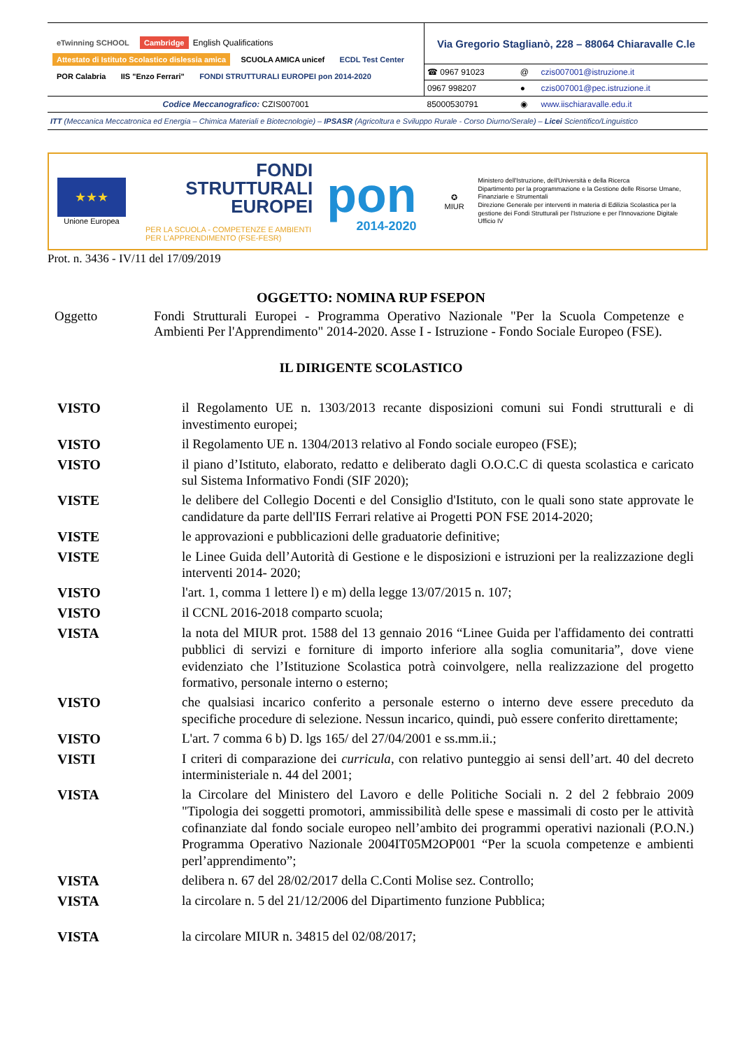| eTwinning SCHOOL Cambridge English Qualifications Attestato di Istituto Scolastico dislessia amica SCUOLA AMICA unicef ECDL Test Center POR Calabria IIS "Enzo Ferrari" FONDI STRUTTURALI EUROPEI pon 2014-2020 | Via Gregorio Staglianò, 228 – 88064 Chiaravalle C.le | | |
| | ☎ 0967 91023 | @ | czis007001@istruzione.it |
| | 0967 998207 | ● | czis007001@pec.istruzione.it |
| Codice Meccanografico: CZIS007001 | 85000530791 | ◉ | www.iischiaravalle.edu.it |
ITT (Meccanica Meccatronica ed Energia – Chimica Materiali e Biotecnologie) – IPSASR (Agricoltura e Sviluppo Rurale - Corso Diurno/Serale) – Licei Scientifico/Linguistico
★★★
Unione Europea
FONDI
STRUTTURALI
EUROPEI
PER LA SCUOLA - COMPETENZE E AMBIENTI PER L'APPRENDIMENTO (FSE-FESR)
pon
2014-2020
✪
MIUR
Ministero dell'Istruzione, dell'Università e della Ricerca
Dipartimento per la programmazione e la Gestione delle Risorse Umane, Finanziarie e Strumentali
Direzione Generale per interventi in materia di Edilizia Scolastica per la gestione dei Fondi Strutturali per l'Istruzione e per l'Innovazione Digitale
Ufficio IV
Prot. n. 3436 - IV/11 del 17/09/2019
OGGETTO: NOMINA RUP FSEPON
Oggetto Fondi Strutturali Europei - Programma Operativo Nazionale "Per la Scuola Competenze e Ambienti Per l'Apprendimento" 2014-2020. Asse I - Istruzione - Fondo Sociale Europeo (FSE).
IL DIRIGENTE SCOLASTICO
| VISTO | il Regolamento UE n. 1303/2013 recante disposizioni comuni sui Fondi strutturali e di investimento europei; |
| VISTO | il Regolamento UE n. 1304/2013 relativo al Fondo sociale europeo (FSE); |
| VISTO | il piano d’Istituto, elaborato, redatto e deliberato dagli O.O.C.C di questa scolastica e caricato sul Sistema Informativo Fondi (SIF 2020); |
| VISTE | le delibere del Collegio Docenti e del Consiglio d'Istituto, con le quali sono state approvate le candidature da parte dell'IIS Ferrari relative ai Progetti PON FSE 2014-2020; |
| VISTE | le approvazioni e pubblicazioni delle graduatorie definitive; |
| VISTE | le Linee Guida dell’Autorità di Gestione e le disposizioni e istruzioni per la realizzazione degli interventi 2014- 2020; |
| VISTO | l'art. 1, comma 1 lettere l) e m) della legge 13/07/2015 n. 107; |
| VISTO | il CCNL 2016-2018 comparto scuola; |
| VISTA | la nota del MIUR prot. 1588 del 13 gennaio 2016 “Linee Guida per l'affidamento dei contratti pubblici di servizi e forniture di importo inferiore alla soglia comunitaria”, dove viene evidenziato che l’Istituzione Scolastica potrà coinvolgere, nella realizzazione del progetto formativo, personale interno o esterno; |
| VISTO | che qualsiasi incarico conferito a personale esterno o interno deve essere preceduto da specifiche procedure di selezione. Nessun incarico, quindi, può essere conferito direttamente; |
| VISTO | L'art. 7 comma 6 b) D. lgs 165/ del 27/04/2001 e ss.mm.ii.; |
| VISTI | I criteri di comparazione dei curricula , con relativo punteggio ai sensi dell’art. 40 del decreto interministeriale n. 44 del 2001; |
| VISTA | la Circolare del Ministero del Lavoro e delle Politiche Sociali n. 2 del 2 febbraio 2009 "Tipologia dei soggetti promotori, ammissibilità delle spese e massimali di costo per le attività cofinanziate dal fondo sociale europeo nell’ambito dei programmi operativi nazionali (P.O.N.) Programma Operativo Nazionale 2004IT05M2OP001 “Per la scuola competenze e ambienti perl’apprendimento”; |
| VISTA | delibera n. 67 del 28/02/2017 della C.Conti Molise sez. Controllo; |
| VISTA | la circolare n. 5 del 21/12/2006 del Dipartimento funzione Pubblica; |
| VISTA | la circolare MIUR n. 34815 del 02/08/2017; |